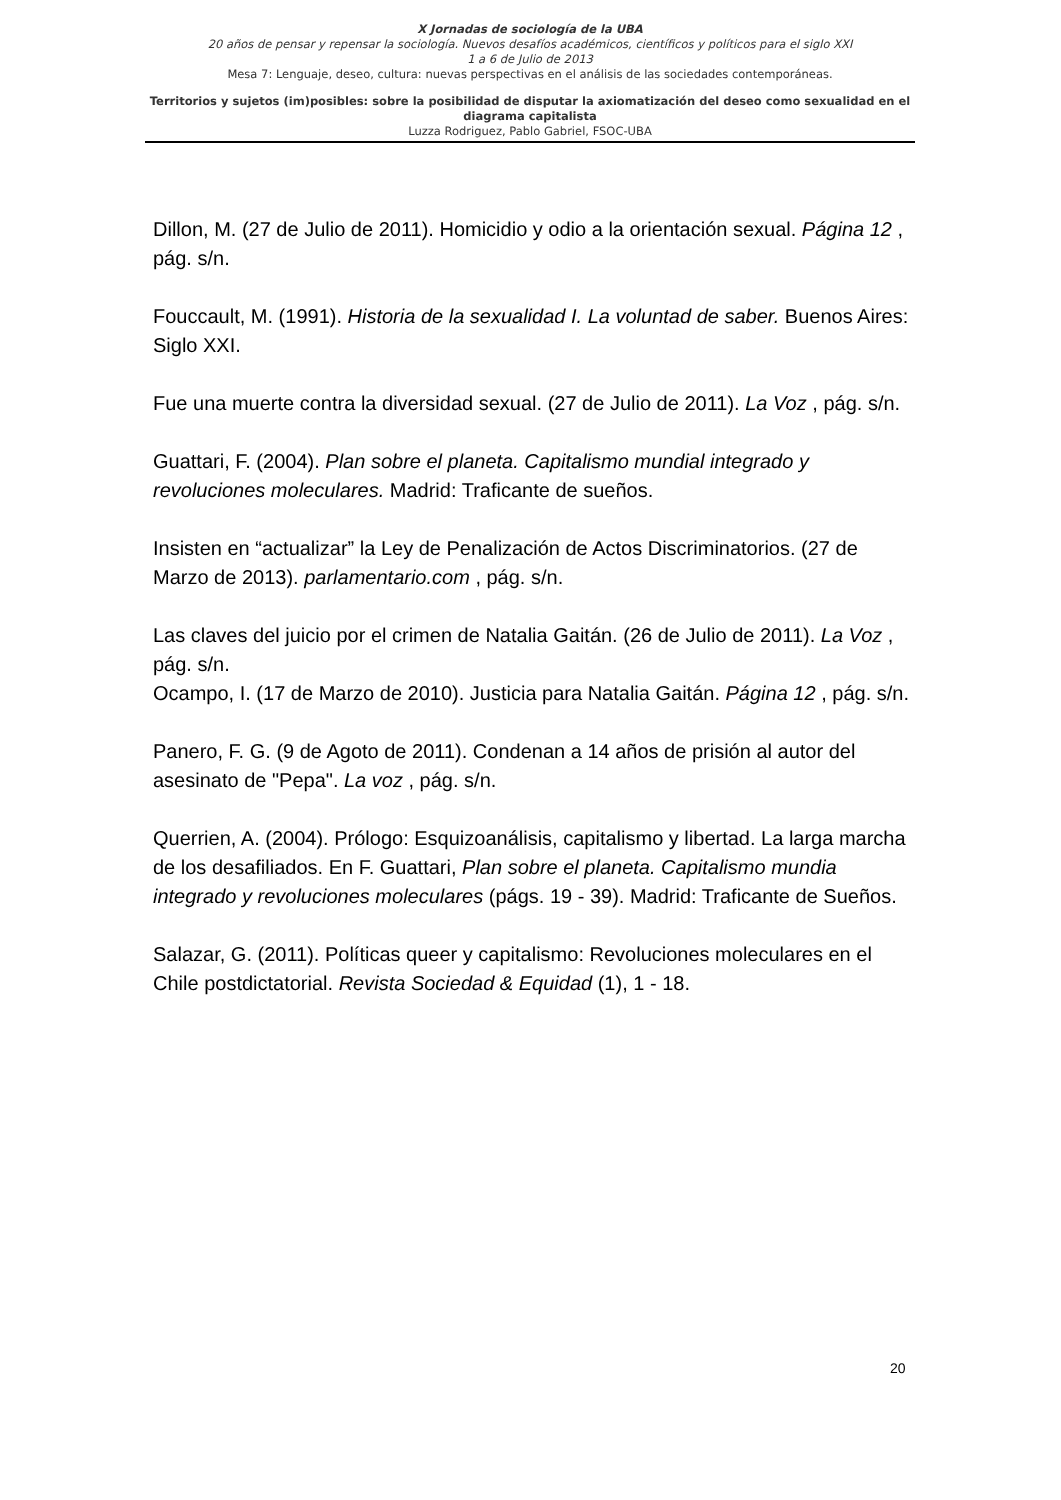X Jornadas de sociología de la UBA
20 años de pensar y repensar la sociología. Nuevos desafíos académicos, científicos y políticos para el siglo XXI
1 a 6 de Julio de 2013
Mesa 7: Lenguaje, deseo, cultura: nuevas perspectivas en el análisis de las sociedades contemporáneas.
Territorios y sujetos (im)posibles: sobre la posibilidad de disputar la axiomatización del deseo como sexualidad en el diagrama capitalista
Luzza Rodriguez, Pablo Gabriel, FSOC-UBA
Dillon, M. (27 de Julio de 2011). Homicidio y odio a la orientación sexual. Página 12 , pág. s/n.
Fouccault, M. (1991). Historia de la sexualidad I. La voluntad de saber. Buenos Aires: Siglo XXI.
Fue una muerte contra la diversidad sexual. (27 de Julio de 2011). La Voz , pág. s/n.
Guattari, F. (2004). Plan sobre el planeta. Capitalismo mundial integrado y revoluciones moleculares. Madrid: Traficante de sueños.
Insisten en “actualizar” la Ley de Penalización de Actos Discriminatorios. (27 de Marzo de 2013). parlamentario.com , pág. s/n.
Las claves del juicio por el crimen de Natalia Gaitán. (26 de Julio de 2011). La Voz , pág. s/n.
Ocampo, I. (17 de Marzo de 2010). Justicia para Natalia Gaitán. Página 12 , pág. s/n.
Panero, F. G. (9 de Agoto de 2011). Condenan a 14 años de prisión al autor del asesinato de "Pepa". La voz , pág. s/n.
Querrien, A. (2004). Prólogo: Esquizoanálisis, capitalismo y libertad. La larga marcha de los desafiliados. En F. Guattari, Plan sobre el planeta. Capitalismo mundia integrado y revoluciones moleculares (págs. 19 - 39). Madrid: Traficante de Sueños.
Salazar, G. (2011). Políticas queer y capitalismo: Revoluciones moleculares en el Chile postdictatorial. Revista Sociedad & Equidad (1), 1 - 18.
20